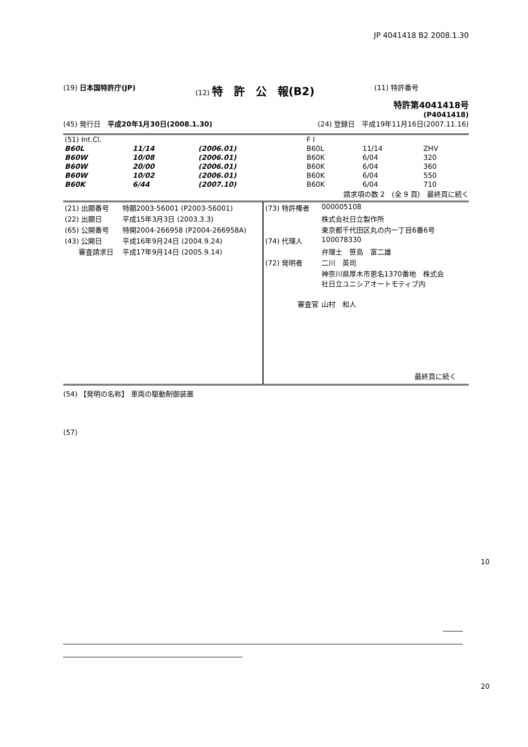JP 4041418 B2 2008.1.30
(19) 日本国特許庁(JP) (12) 特　許　公　報(B2)
(11) 特許番号
特許第4041418号
(P4041418)
(45) 発行日　平成20年1月30日(2008.1.30)
(24) 登録日　平成19年11月16日(2007.11.16)
| (51) Int.Cl. | | | F I | | |
| B60L | 11/14 | (2006.01) | B60L | 11/14 | ZHV |
| B60W | 10/08 | (2006.01) | B60K | 6/04 | 320 |
| B60W | 20/00 | (2006.01) | B60K | 6/04 | 360 |
| B60W | 10/02 | (2006.01) | B60K | 6/04 | 550 |
| B60K | 6/44 | (2007.10) | B60K | 6/04 | 710 |
請求項の数 2　(全 9 頁)　最終頁に続く
| (21) 出願番号 | 特願2003-56001 (P2003-56001) |
| (22) 出願日 | 平成15年3月3日 (2003.3.3) |
| (65) 公開番号 | 特開2004-266958 (P2004-266958A) |
| (43) 公開日 | 平成16年9月24日 (2004.9.24) |
| 審査請求日 | 平成17年9月14日 (2005.9.14) |
| (73) 特許権者 | 000005108 |
| | 株式会社日立製作所 |
| | 東京都千代田区丸の内一丁目6番6号 |
| (74) 代理人 | 100078330 |
| | 弁理士 笹島 富二雄 |
| (72) 発明者 | 二川 英司 |
| | 神奈川県厚木市恩名1370番地 株式会 社日立ユニシアオートモティブ内 |
| 審査官 | 山村 和人 |
最終頁に続く
(54) 【発明の名称】 車両の駆動制御装置
(57)
10
20